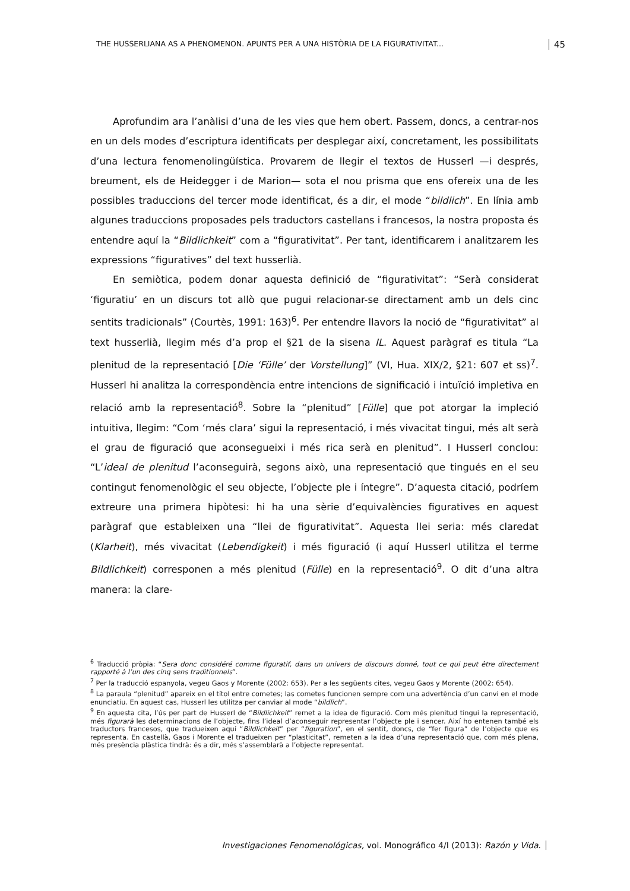THE HUSSERLIANA AS A PHENOMENON. APUNTS PER A UNA HISTÒRIA DE LA FIGURATIVITAT... 45
Aprofundim ara l’anàlisi d’una de les vies que hem obert. Passem, doncs, a centrar-nos en un dels modes d’escriptura identificats per desplegar així, concretament, les possibilitats d’una lectura fenomenolingüística. Provarem de llegir el textos de Husserl —i després, breument, els de Heidegger i de Marion— sota el nou prisma que ens ofereix una de les possibles traduccions del tercer mode identificat, és a dir, el mode “bildlich”. En línia amb algunes traduccions proposades pels traductors castellans i francesos, la nostra proposta és entendre aquí la “Bildlichkeit” com a “figurativitat”. Per tant, identificarem i analitzarem les expressions “figuratives” del text husserlià.
En semiòtica, podem donar aquesta definició de “figurativitat”: “Serà considerat ‘figuratiu’ en un discurs tot allò que pugui relacionar-se directament amb un dels cinc sentits tradicionals” (Courtès, 1991: 163)<sup>6</sup>. Per entendre llavors la noció de “figurativitat” al text husserlià, llegim més d’a prop el §21 de la sisena IL. Aquest paràgraf es titula “La plenitud de la representació [Die ‘Fülle’ der Vorstellung]” (VI, Hua. XIX/2, §21: 607 et ss)<sup>7</sup>. Husserl hi analitza la correspondència entre intencions de significació i intuïció impletiva en relació amb la representació<sup>8</sup>. Sobre la “plenitud” [Fülle] que pot atorgar la impleció intuitiva, llegim: “Com ‘més clara’ sigui la representació, i més vivacitat tingui, més alt serà el grau de figuració que aconsegueixi i més rica serà en plenitud”. I Husserl conclou: “L’ideal de plenitud l’aconseguirà, segons això, una representació que tingués en el seu contingut fenomenològic el seu objecte, l’objecte ple i íntegre”. D’aquesta citació, podríem extreure una primera hipòtesi: hi ha una sèrie d’equivalències figuratives en aquest paràgraf que estableixen una “llei de figurativitat”. Aquesta llei seria: més claredat (Klarheit), més vivacitat (Lebendigkeit) i més figuració (i aquí Husserl utilitza el terme Bildlichkeit) corresponen a més plenitud (Fülle) en la representació<sup>9</sup>. O dit d’una altra manera: la clare-
<sup>6</sup> Traducció pròpia: “Sera donc considéré comme figuratif, dans un univers de discours donné, tout ce qui peut être directement rapporté à l’un des cinq sens traditionnels”.
<sup>7</sup> Per la traducció espanyola, vegeu Gaos y Morente (2002: 653). Per a les següents cites, vegeu Gaos y Morente (2002: 654).
<sup>8</sup> La paraula “plenitud” apareix en el títol entre cometes; las cometes funcionen sempre com una advertència d’un canvi en el mode enunciatiu. En aquest cas, Husserl les utilitza per canviar al mode “bildlich”.
<sup>9</sup> En aquesta cita, l’ús per part de Husserl de “Bildlichkeit” remet a la idea de figuració. Com més plenitud tingui la representació, més figurarà les determinacions de l’objecte, fins l’ideal d’aconseguir representar l’objecte ple i sencer. Així ho entenen també els traductors francesos, que tradueixen aquí “Bildlichkeit” per “figuration”, en el sentit, doncs, de “fer figura” de l’objecte que es representa. En castellà, Gaos i Morente el tradueixen per “plasticitat”, remeten a la idea d’una representació que, com més plena, més presència plàstica tindrà: és a dir, més s’assemblarà a l’objecte representat.
Investigaciones Fenomenológicas, vol. Monográfico 4/I (2013): Razón y Vida.